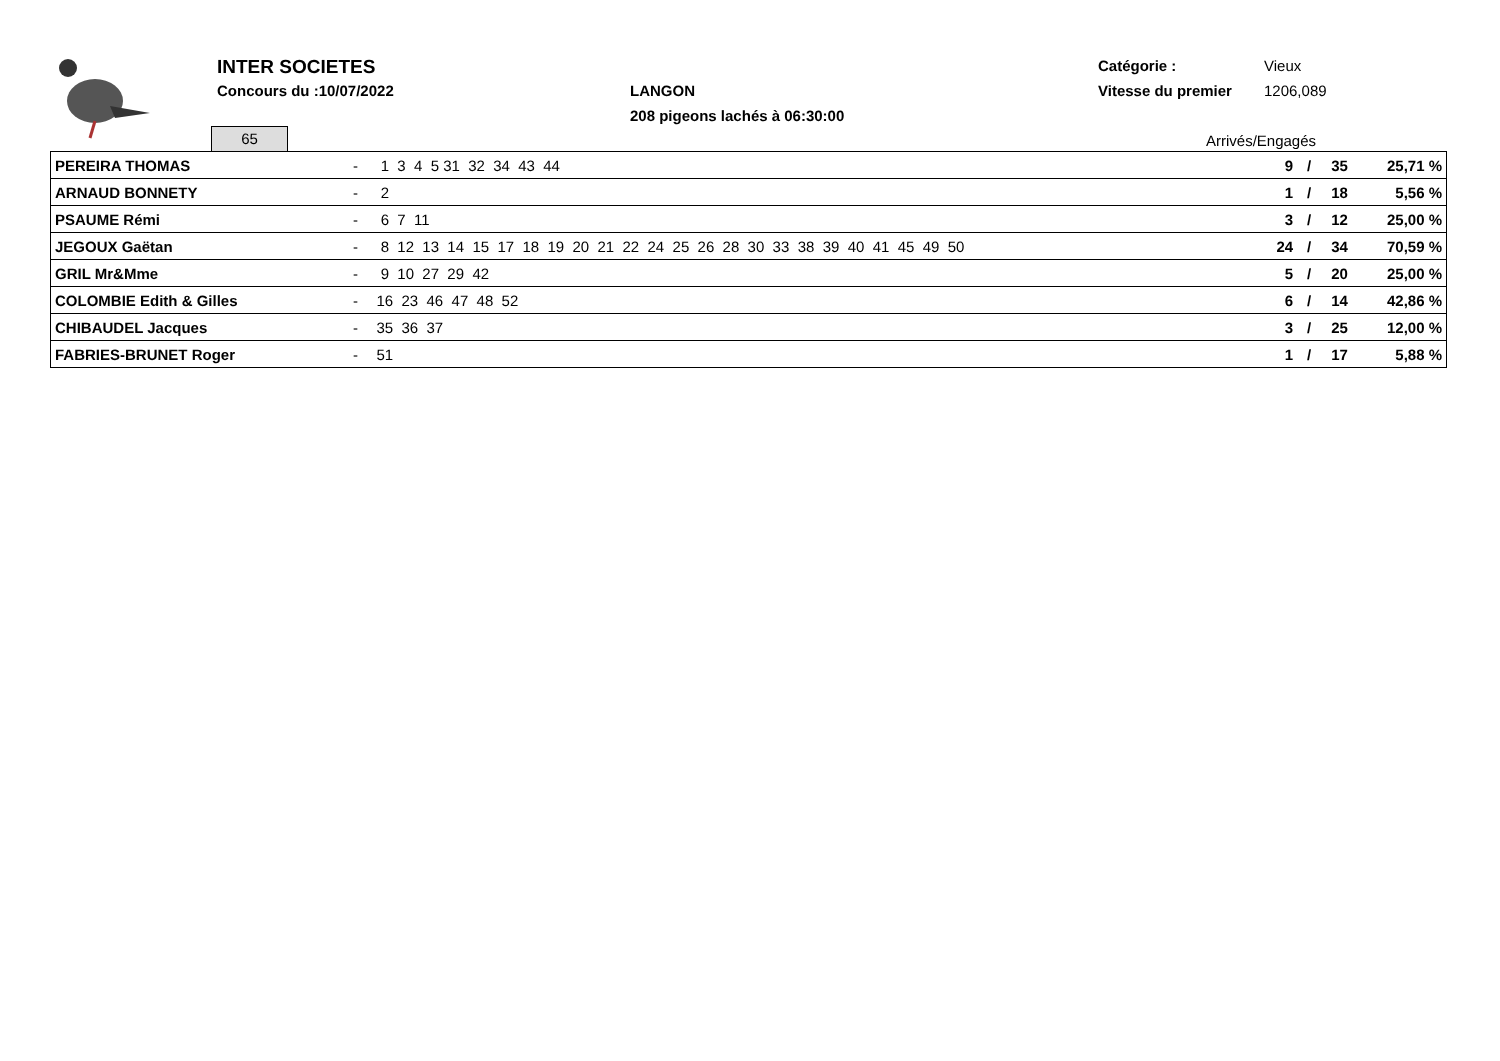INTER SOCIETES
Concours du :10/07/2022 LANGON
208 pigeons lachés à 06:30:00
Catégorie : Vieux
Vitesse du premier 1206,089
65 Arrivés/Engagés
| PEREIRA THOMAS | - | 1 3 4 5 31 32 34 43 44 | 9 | / | 35 | 25,71 % |
| ARNAUD BONNETY | - | 2 | 1 | / | 18 | 5,56 % |
| PSAUME Rémi | - | 6 7 11 | 3 | / | 12 | 25,00 % |
| JEGOUX Gaëtan | - | 8 12 13 14 15 17 18 19 20 21 22 24 25 26 28 30 33 38 39 40 41 45 49 50 | 24 | / | 34 | 70,59 % |
| GRIL Mr&Mme | - | 9 10 27 29 42 | 5 | / | 20 | 25,00 % |
| COLOMBIE Edith & Gilles | - | 16 23 46 47 48 52 | 6 | / | 14 | 42,86 % |
| CHIBAUDEL Jacques | - | 35 36 37 | 3 | / | 25 | 12,00 % |
| FABRIES-BRUNET Roger | - | 51 | 1 | / | 17 | 5,88 % |